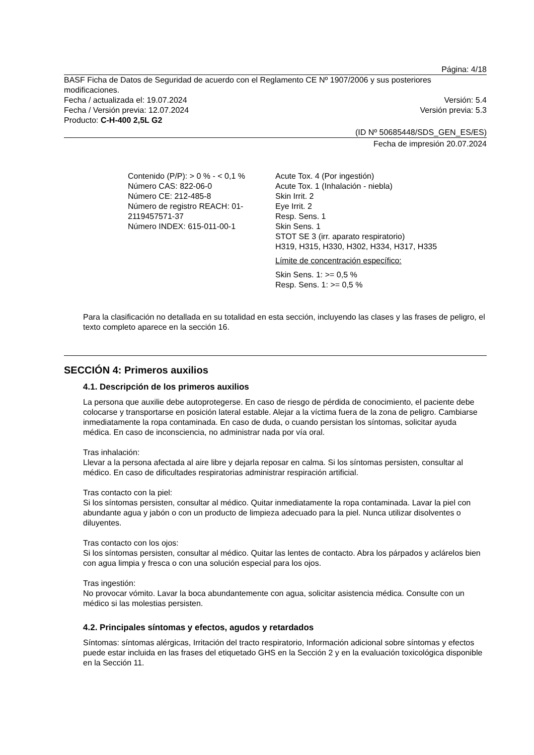Página: 4/18
BASF Ficha de Datos de Seguridad de acuerdo con el Reglamento CE Nº 1907/2006 y sus posteriores modificaciones.
Fecha / actualizada el: 19.07.2024 Versión: 5.4
Fecha / Versión previa: 12.07.2024 Versión previa: 5.3
Producto: C-H-400 2,5L G2
(ID Nº 50685448/SDS_GEN_ES/ES)
Fecha de impresión 20.07.2024
Contenido (P/P): > 0 % - < 0,1 %
Número CAS: 822-06-0
Número CE: 212-485-8
Número de registro REACH: 01-2119457571-37
Número INDEX: 615-011-00-1
Acute Tox. 4 (Por ingestión)
Acute Tox. 1 (Inhalación - niebla)
Skin Irrit. 2
Eye Irrit. 2
Resp. Sens. 1
Skin Sens. 1
STOT SE 3 (irr. aparato respiratorio)
H319, H315, H330, H302, H334, H317, H335
Límite de concentración específico:
Skin Sens. 1: >= 0,5 %
Resp. Sens. 1: >= 0,5 %
Para la clasificación no detallada en su totalidad en esta sección, incluyendo las clases y las frases de peligro, el texto completo aparece en la sección 16.
SECCIÓN 4: Primeros auxilios
4.1. Descripción de los primeros auxilios
La persona que auxilie debe autoprotegerse. En caso de riesgo de pérdida de conocimiento, el paciente debe colocarse y transportarse en posición lateral estable. Alejar a la víctima fuera de la zona de peligro. Cambiarse inmediatamente la ropa contaminada. En caso de duda, o cuando persistan los síntomas, solicitar ayuda médica. En caso de inconsciencia, no administrar nada por vía oral.
Tras inhalación:
Llevar a la persona afectada al aire libre y dejarla reposar en calma. Si los síntomas persisten, consultar al médico. En caso de dificultades respiratorias administrar respiración artificial.
Tras contacto con la piel:
Si los síntomas persisten, consultar al médico. Quitar inmediatamente la ropa contaminada. Lavar la piel con abundante agua y jabón o con un producto de limpieza adecuado para la piel. Nunca utilizar disolventes o diluyentes.
Tras contacto con los ojos:
Si los síntomas persisten, consultar al médico. Quitar las lentes de contacto. Abra los párpados y aclárelos bien con agua limpia y fresca o con una solución especial para los ojos.
Tras ingestión:
No provocar vómito. Lavar la boca abundantemente con agua, solicitar asistencia médica. Consulte con un médico si las molestias persisten.
4.2. Principales síntomas y efectos, agudos y retardados
Síntomas: síntomas alérgicas, Irritación del tracto respiratorio, Información adicional sobre síntomas y efectos puede estar incluida en las frases del etiquetado GHS en la Sección 2 y en la evaluación toxicológica disponible en la Sección 11.